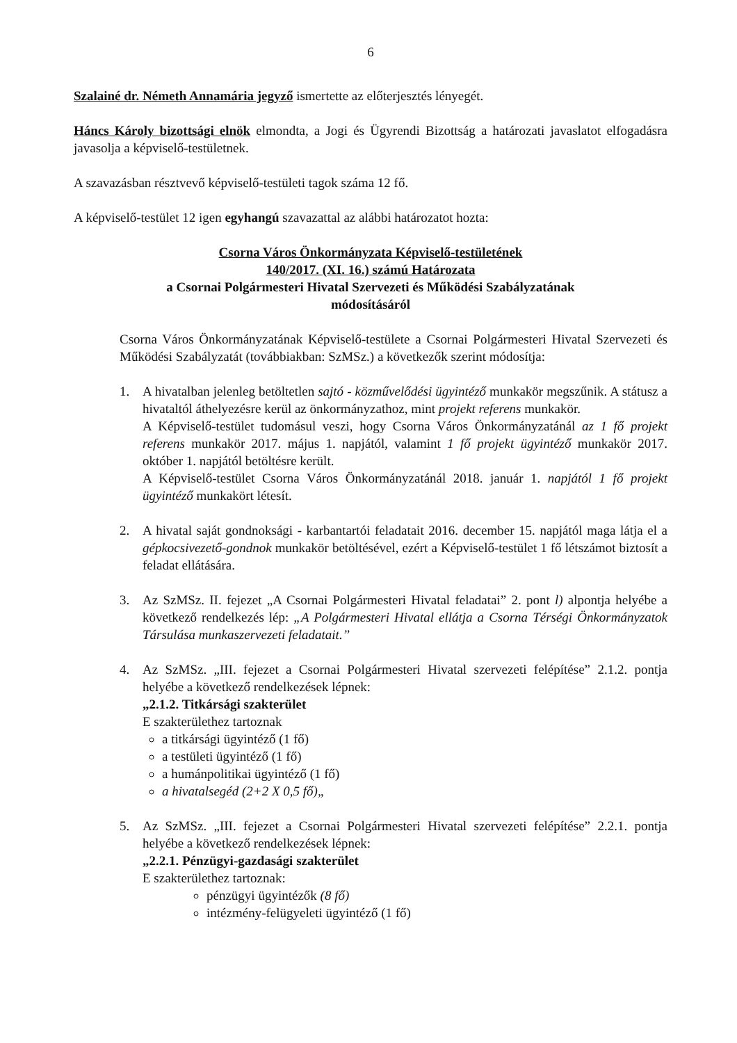6
Szalainé dr. Németh Annamária jegyző ismertette az előterjesztés lényegét.
Háncs Károly bizottsági elnök elmondta, a Jogi és Ügyrendi Bizottság a határozati javaslatot elfogadásra javasolja a képviselő-testületnek.
A szavazásban résztvevő képviselő-testületi tagok száma 12 fő.
A képviselő-testület 12 igen egyhangú szavazattal az alábbi határozatot hozta:
Csorna Város Önkormányzata Képviselő-testületének
140/2017. (XI. 16.) számú Határozata
a Csornai Polgármesteri Hivatal Szervezeti és Működési Szabályzatának
módosításáról
Csorna Város Önkormányzatának Képviselő-testülete a Csornai Polgármesteri Hivatal Szervezeti és Működési Szabályzatát (továbbiakban: SzMSz.) a következők szerint módosítja:
1. A hivatalban jelenleg betöltetlen sajtó - közművelődési ügyintéző munkakör megszűnik. A státusz a hivataltól áthelyezésre kerül az önkormányzathoz, mint projekt referens munkakör.
A Képviselő-testület tudomásul veszi, hogy Csorna Város Önkormányzatánál az 1 fő projekt referens munkakör 2017. május 1. napjától, valamint 1 fő projekt ügyintéző munkakör 2017. október 1. napjától betöltésre került.
A Képviselő-testület Csorna Város Önkormányzatánál 2018. január 1. napjától 1 fő projekt ügyintéző munkakört létesít.
2. A hivatal saját gondnoksági - karbantartói feladatait 2016. december 15. napjától maga látja el a gépkocsivezető-gondnok munkakör betöltésével, ezért a Képviselő-testület 1 fő létszámot biztosít a feladat ellátására.
3. Az SzMSz. II. fejezet „A Csornai Polgármesteri Hivatal feladatai” 2. pont l) alpontja helyébe a következő rendelkezés lép: „A Polgármesteri Hivatal ellátja a Csorna Térségi Önkormányzatok Társulása munkaszervezeti feladatait.”
4. Az SzMSz. „III. fejezet a Csornai Polgármesteri Hivatal szervezeti felépítése” 2.1.2. pontja helyébe a következő rendelkezések lépnek:
„2.1.2. Titkársági szakterület
E szakterülethez tartoznak
a titkársági ügyintéző (1 fő)
a testületi ügyintéző (1 fő)
a humánpolitikai ügyintéző (1 fő)
a hivatalsegéd (2+2 X 0,5 fő)„
5. Az SzMSz. „III. fejezet a Csornai Polgármesteri Hivatal szervezeti felépítése” 2.2.1. pontja helyébe a következő rendelkezések lépnek:
„2.2.1. Pénzügyi-gazdasági szakterület
E szakterülethez tartoznak:
pénzügyi ügyintézők (8 fő)
intézmény-felügyeleti ügyintéző (1 fő)